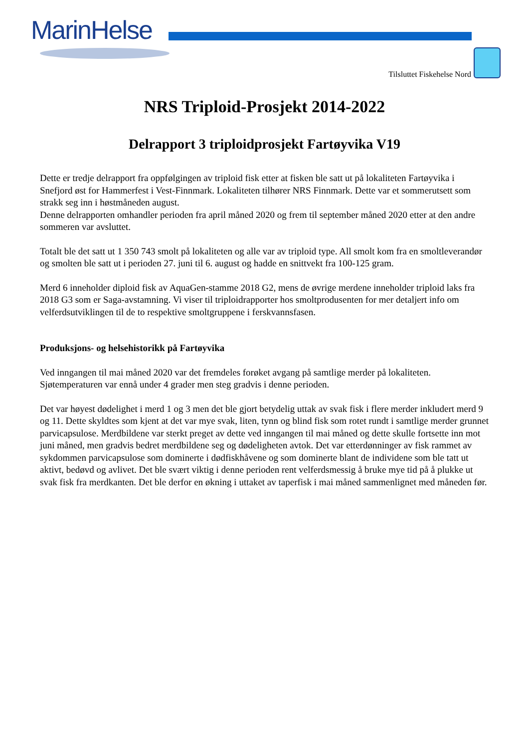MarinHelse
Tilsluttet Fiskehelse Nord
NRS Triploid-Prosjekt 2014-2022
Delrapport 3 triploidprosjekt Fartøyvika V19
Dette er tredje delrapport fra oppfølgingen av triploid fisk etter at fisken ble satt ut på lokaliteten Fartøyvika i Snefjord øst for Hammerfest i Vest-Finnmark. Lokaliteten tilhører NRS Finnmark. Dette var et sommerutsett som strakk seg inn i høstmåneden august.
Denne delrapporten omhandler perioden fra april måned 2020 og frem til september måned 2020 etter at den andre sommeren var avsluttet.
Totalt ble det satt ut 1 350 743 smolt på lokaliteten og alle var av triploid type. All smolt kom fra en smoltleverandør og smolten ble satt ut i perioden 27. juni til 6. august og hadde en snittvekt fra 100-125 gram.
Merd 6 inneholder diploid fisk av AquaGen-stamme 2018 G2, mens de øvrige merdene inneholder triploid laks fra 2018 G3 som er Saga-avstamning. Vi viser til triploidrapporter hos smoltprodusenten for mer detaljert info om velferdsutviklingen til de to respektive smoltgruppene i ferskvannsfasen.
Produksjons- og helsehistorikk på Fartøyvika
Ved inngangen til mai måned 2020 var det fremdeles forøket avgang på samtlige merder på lokaliteten. Sjøtemperaturen var ennå under 4 grader men steg gradvis i denne perioden.
Det var høyest dødelighet i merd 1 og 3 men det ble gjort betydelig uttak av svak fisk i flere merder inkludert merd 9 og 11. Dette skyldtes som kjent at det var mye svak, liten, tynn og blind fisk som rotet rundt i samtlige merder grunnet parvicapsulose. Merdbildene var sterkt preget av dette ved inngangen til mai måned og dette skulle fortsette inn mot juni måned, men gradvis bedret merdbildene seg og dødeligheten avtok. Det var etterdønninger av fisk rammet av sykdommen parvicapsulose som dominerte i dødfiskhåvene og som dominerte blant de individene som ble tatt ut aktivt, bedøvd og avlivet. Det ble svært viktig i denne perioden rent velferdsmessig å bruke mye tid på å plukke ut svak fisk fra merdkanten. Det ble derfor en økning i uttaket av taperfisk i mai måned sammenlignet med måneden før.